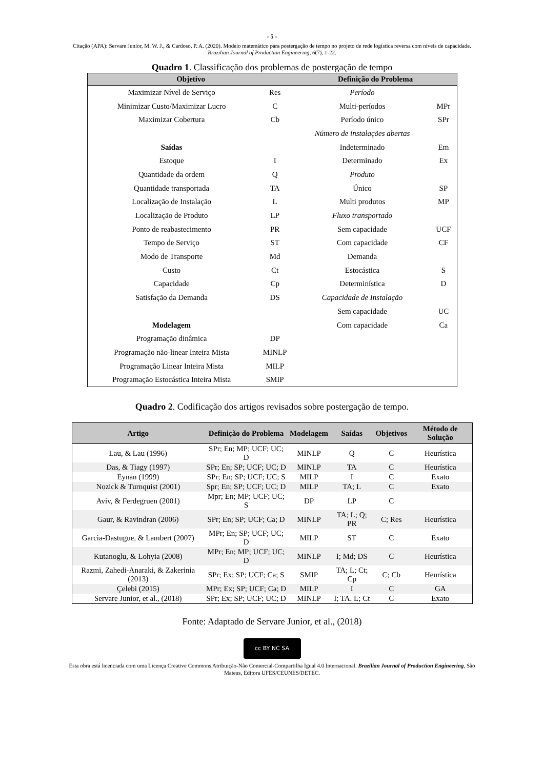- 5 -
Citação (APA): Servare Junior, M. W. J., & Cardoso, P. A. (2020). Modelo matemático para postergação de tempo no projeto de rede logística reversa com níveis de capacidade. Brazilian Journal of Production Engineering, 6(7), 1-22.
Quadro 1. Classificação dos problemas de postergação de tempo
| Objetivo | | Definição do Problema | |
| --- | --- | --- | --- |
| Maximizar Nível de Serviço | Res | Período | |
| Minimizar Custo/Maximizar Lucro | C | Multi-períodos | MPr |
| Maximizar Cobertura | Cb | Período único | SPr |
| | | Número de instalações abertas | |
| Saídas | | Indeterminado | Em |
| Estoque | I | Determinado | Ex |
| Quantidade da ordem | Q | Produto | |
| Quantidade transportada | TA | Único | SP |
| Localização de Instalação | L | Multi produtos | MP |
| Localização de Produto | LP | Fluxo transportado | |
| Ponto de reabastecimento | PR | Sem capacidade | UCF |
| Tempo de Serviço | ST | Com capacidade | CF |
| Modo de Transporte | Md | Demanda | |
| Custo | Ct | Estocástica | S |
| Capacidade | Cp | Determinística | D |
| Satisfação da Demanda | DS | Capacidade de Instalação | |
| | | Sem capacidade | UC |
| Modelagem | | Com capacidade | Ca |
| Programação dinâmica | DP | | |
| Programação não-linear Inteira Mista | MINLP | | |
| Programação Linear Inteira Mista | MILP | | |
| Programação Estocástica Inteira Mista | SMIP | | |
Quadro 2. Codificação dos artigos revisados sobre postergação de tempo.
| Artigo | Definição do Problema | Modelagem | Saídas | Objetivos | Método de Solução |
| --- | --- | --- | --- | --- | --- |
| Lau, & Lau (1996) | SPr; En; MP; UCF; UC; D | MINLP | Q | C | Heurística |
| Das, & Tiagy (1997) | SPr; En; SP; UCF; UC; D | MINLP | TA | C | Heurística |
| Eynan (1999) | SPr; En; SP; UCF; UC; S | MILP | I | C | Exato |
| Nozick & Turnquist (2001) | Spr; En; SP; UCF; UC; D | MILP | TA; L | C | Exato |
| Aviv, & Ferdegruen (2001) | Mpr; En; MP; UCF; UC; S | DP | LP | C | |
| Gaur, & Ravindran (2006) | SPr; En; SP; UCF; Ca; D | MINLP | TA; L; Q; PR | C; Res | Heurística |
| Garcia-Dastugue, & Lambert (2007) | MPr; En; SP; UCF; UC; D | MILP | ST | C | Exato |
| Kutanoglu, & Lohyia (2008) | MPr; En; MP; UCF; UC; D | MINLP | I; Md; DS | C | Heurística |
| Razmi, Zahedi-Anaraki, & Zakerinia (2013) | SPr; Ex; SP; UCF; Ca; S | SMIP | TA; L; Ct; Cp | C; Cb | Heurística |
| Çelebi (2015) | MPr; Ex; SP; UCF; Ca; D | MILP | I | C | GA |
| Servare Junior, et al., (2018) | SPr; Ex; SP; UCF; UC; D | MINLP | I; TA. L; Ct | C | Exato |
Fonte: Adaptado de Servare Junior, et al., (2018)
cc BY NC SA
Esta obra está licenciada com uma Licença Creative Commons Atribuição-Não Comercial-Compartilha Igual 4.0 Internacional. Brazilian Journal of Production Engineering, São Mateus, Editora UFES/CEUNES/DETEC.